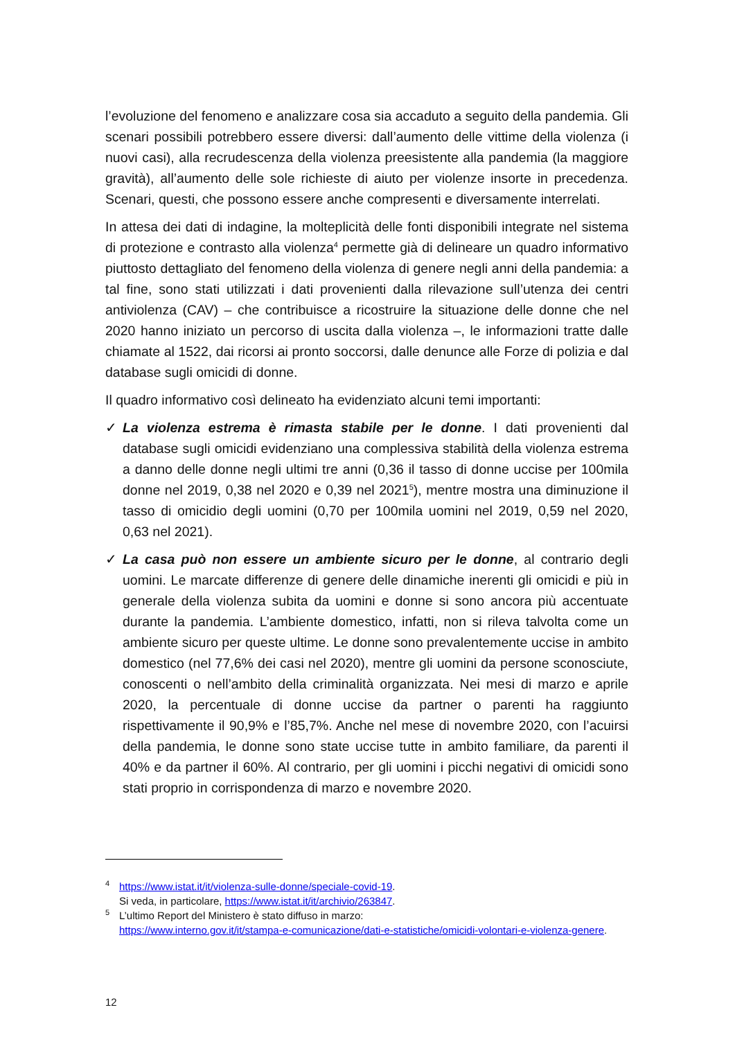l’evoluzione del fenomeno e analizzare cosa sia accaduto a seguito della pandemia. Gli scenari possibili potrebbero essere diversi: dall’aumento delle vittime della violenza (i nuovi casi), alla recrudescenza della violenza preesistente alla pandemia (la maggiore gravità), all’aumento delle sole richieste di aiuto per violenze insorte in precedenza. Scenari, questi, che possono essere anche compresenti e diversamente interrelati.
In attesa dei dati di indagine, la molteplicità delle fonti disponibili integrate nel sistema di protezione e contrasto alla violenza<sup>4</sup> permette già di delineare un quadro informativo piuttosto dettagliato del fenomeno della violenza di genere negli anni della pandemia: a tal fine, sono stati utilizzati i dati provenienti dalla rilevazione sull’utenza dei centri antiviolenza (CAV) – che contribuisce a ricostruire la situazione delle donne che nel 2020 hanno iniziato un percorso di uscita dalla violenza –, le informazioni tratte dalle chiamate al 1522, dai ricorsi ai pronto soccorsi, dalle denunce alle Forze di polizia e dal database sugli omicidi di donne.
Il quadro informativo così delineato ha evidenziato alcuni temi importanti:
✓ La violenza estrema è rimasta stabile per le donne. I dati provenienti dal database sugli omicidi evidenziano una complessiva stabilità della violenza estrema a danno delle donne negli ultimi tre anni (0,36 il tasso di donne uccise per 100mila donne nel 2019, 0,38 nel 2020 e 0,39 nel 2021<sup>5</sup>), mentre mostra una diminuzione il tasso di omicidio degli uomini (0,70 per 100mila uomini nel 2019, 0,59 nel 2020, 0,63 nel 2021).
✓ La casa può non essere un ambiente sicuro per le donne, al contrario degli uomini. Le marcate differenze di genere delle dinamiche inerenti gli omicidi e più in generale della violenza subita da uomini e donne si sono ancora più accentuate durante la pandemia. L’ambiente domestico, infatti, non si rileva talvolta come un ambiente sicuro per queste ultime. Le donne sono prevalentemente uccise in ambito domestico (nel 77,6% dei casi nel 2020), mentre gli uomini da persone sconosciute, conoscenti o nell’ambito della criminalità organizzata. Nei mesi di marzo e aprile 2020, la percentuale di donne uccise da partner o parenti ha raggiunto rispettivamente il 90,9% e l’85,7%. Anche nel mese di novembre 2020, con l’acuirsi della pandemia, le donne sono state uccise tutte in ambito familiare, da parenti il 40% e da partner il 60%. Al contrario, per gli uomini i picchi negativi di omicidi sono stati proprio in corrispondenza di marzo e novembre 2020.
<sup>4</sup> https://www.istat.it/it/violenza-sulle-donne/speciale-covid-19.
Si veda, in particolare, https://www.istat.it/it/archivio/263847.
<sup>5</sup> L’ultimo Report del Ministero è stato diffuso in marzo:
https://www.interno.gov.it/it/stampa-e-comunicazione/dati-e-statistiche/omicidi-volontari-e-violenza-genere.
12